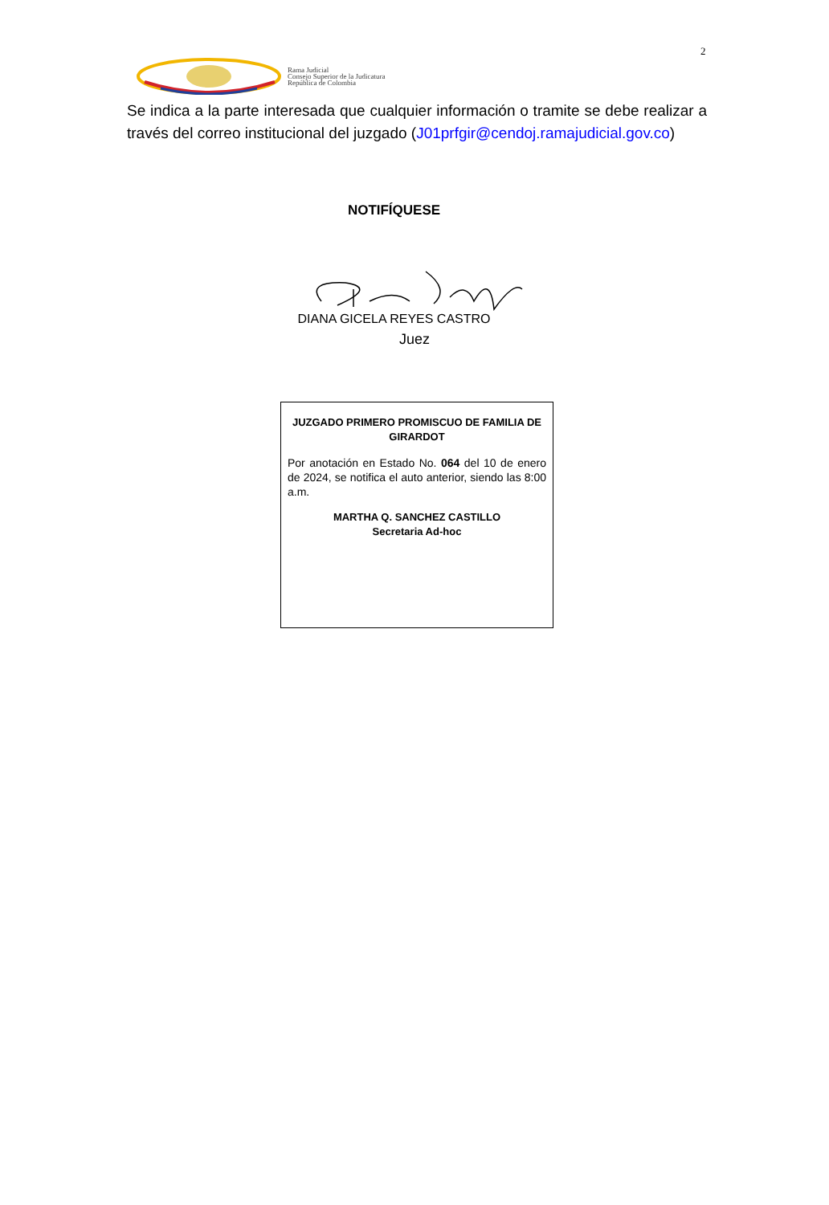2
Rama Judicial
Consejo Superior de la Judicatura
República de Colombia
Se indica a la parte interesada que cualquier información o tramite se debe realizar a través del correo institucional del juzgado (J01prfgir@cendoj.ramajudicial.gov.co)
NOTIFÍQUESE
DIANA GICELA REYES CASTRO
Juez
JUZGADO PRIMERO PROMISCUO DE FAMILIA DE GIRARDOT
Por anotación en Estado No. 064 del 10 de enero de 2024, se notifica el auto anterior, siendo las 8:00 a.m.
MARTHA Q. SANCHEZ CASTILLO
Secretaria Ad-hoc